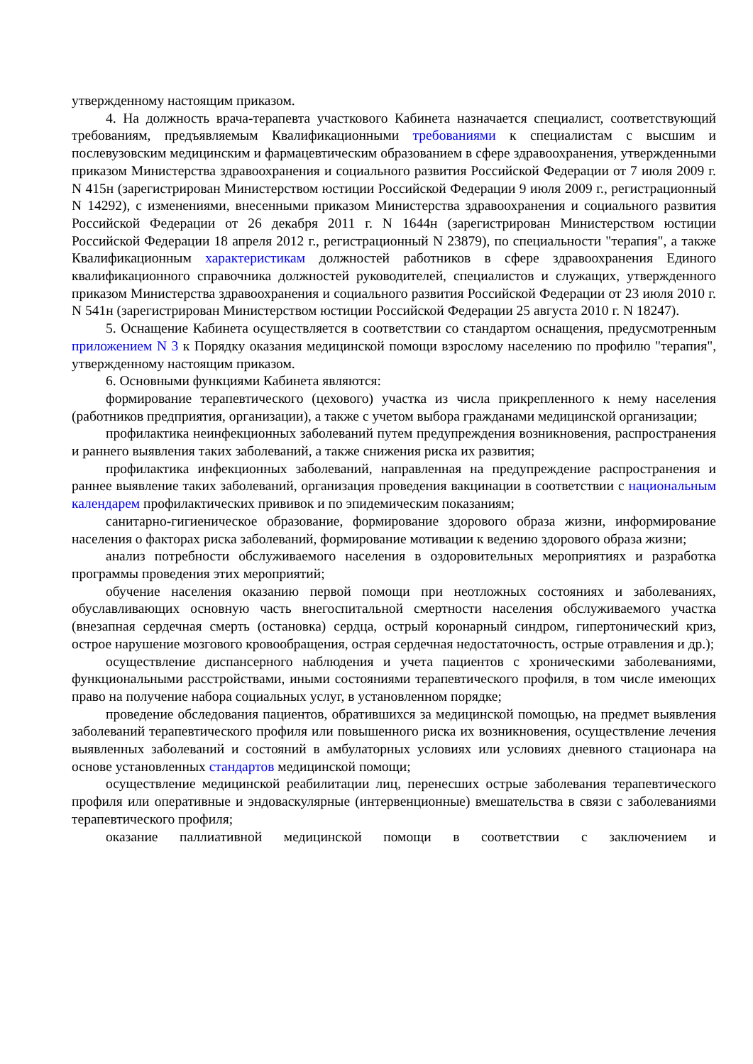утвержденному настоящим приказом.
4. На должность врача-терапевта участкового Кабинета назначается специалист, соответствующий требованиям, предъявляемым Квалификационными требованиями к специалистам с высшим и послевузовским медицинским и фармацевтическим образованием в сфере здравоохранения, утвержденными приказом Министерства здравоохранения и социального развития Российской Федерации от 7 июля 2009 г. N 415н (зарегистрирован Министерством юстиции Российской Федерации 9 июля 2009 г., регистрационный N 14292), с изменениями, внесенными приказом Министерства здравоохранения и социального развития Российской Федерации от 26 декабря 2011 г. N 1644н (зарегистрирован Министерством юстиции Российской Федерации 18 апреля 2012 г., регистрационный N 23879), по специальности "терапия", а также Квалификационным характеристикам должностей работников в сфере здравоохранения Единого квалификационного справочника должностей руководителей, специалистов и служащих, утвержденного приказом Министерства здравоохранения и социального развития Российской Федерации от 23 июля 2010 г. N 541н (зарегистрирован Министерством юстиции Российской Федерации 25 августа 2010 г. N 18247).
5. Оснащение Кабинета осуществляется в соответствии со стандартом оснащения, предусмотренным приложением N 3 к Порядку оказания медицинской помощи взрослому населению по профилю "терапия", утвержденному настоящим приказом.
6. Основными функциями Кабинета являются:
формирование терапевтического (цехового) участка из числа прикрепленного к нему населения (работников предприятия, организации), а также с учетом выбора гражданами медицинской организации;
профилактика неинфекционных заболеваний путем предупреждения возникновения, распространения и раннего выявления таких заболеваний, а также снижения риска их развития;
профилактика инфекционных заболеваний, направленная на предупреждение распространения и раннее выявление таких заболеваний, организация проведения вакцинации в соответствии с национальным календарем профилактических прививок и по эпидемическим показаниям;
санитарно-гигиеническое образование, формирование здорового образа жизни, информирование населения о факторах риска заболеваний, формирование мотивации к ведению здорового образа жизни;
анализ потребности обслуживаемого населения в оздоровительных мероприятиях и разработка программы проведения этих мероприятий;
обучение населения оказанию первой помощи при неотложных состояниях и заболеваниях, обуславливающих основную часть внегоспитальной смертности населения обслуживаемого участка (внезапная сердечная смерть (остановка) сердца, острый коронарный синдром, гипертонический криз, острое нарушение мозгового кровообращения, острая сердечная недостаточность, острые отравления и др.);
осуществление диспансерного наблюдения и учета пациентов с хроническими заболеваниями, функциональными расстройствами, иными состояниями терапевтического профиля, в том числе имеющих право на получение набора социальных услуг, в установленном порядке;
проведение обследования пациентов, обратившихся за медицинской помощью, на предмет выявления заболеваний терапевтического профиля или повышенного риска их возникновения, осуществление лечения выявленных заболеваний и состояний в амбулаторных условиях или условиях дневного стационара на основе установленных стандартов медицинской помощи;
осуществление медицинской реабилитации лиц, перенесших острые заболевания терапевтического профиля или оперативные и эндоваскулярные (интервенционные) вмешательства в связи с заболеваниями терапевтического профиля;
оказание паллиативной медицинской помощи в соответствии с заключением и